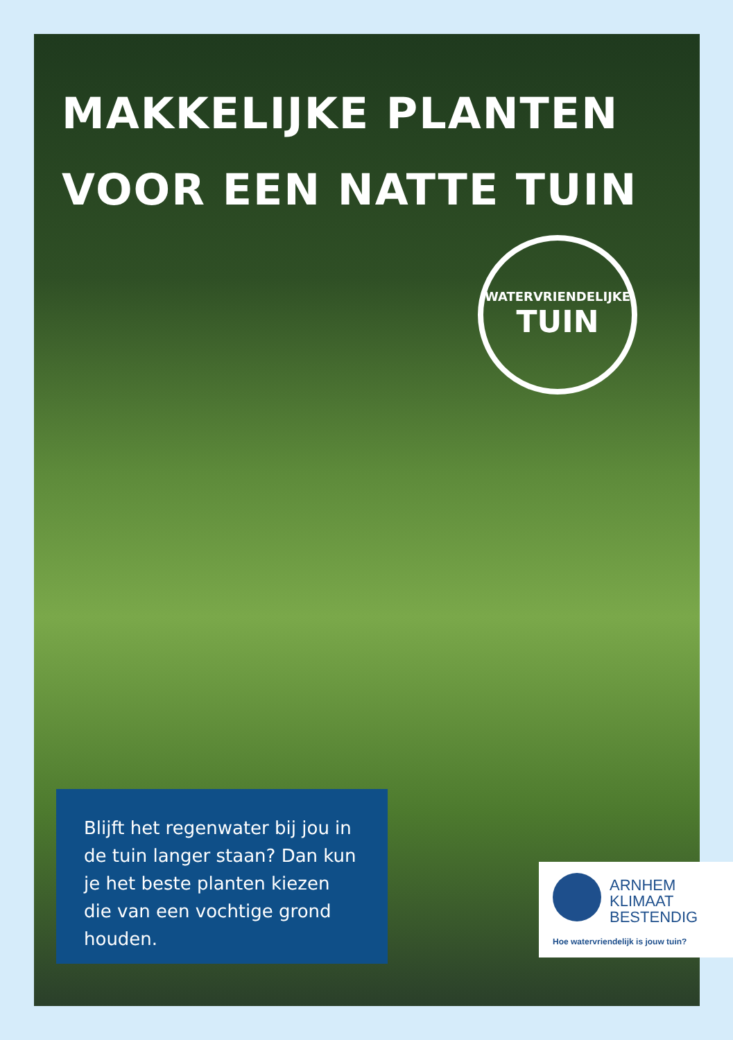MAKKELIJKE PLANTEN
VOOR EEN NATTE TUIN
WATERVRIENDELIJKE
TUIN
Blijft het regenwater bij jou in de tuin langer staan? Dan kun je het beste planten kiezen die van een vochtige grond houden.
ARNHEM
KLIMAAT
BESTENDIG
Hoe watervriendelijk is jouw tuin?